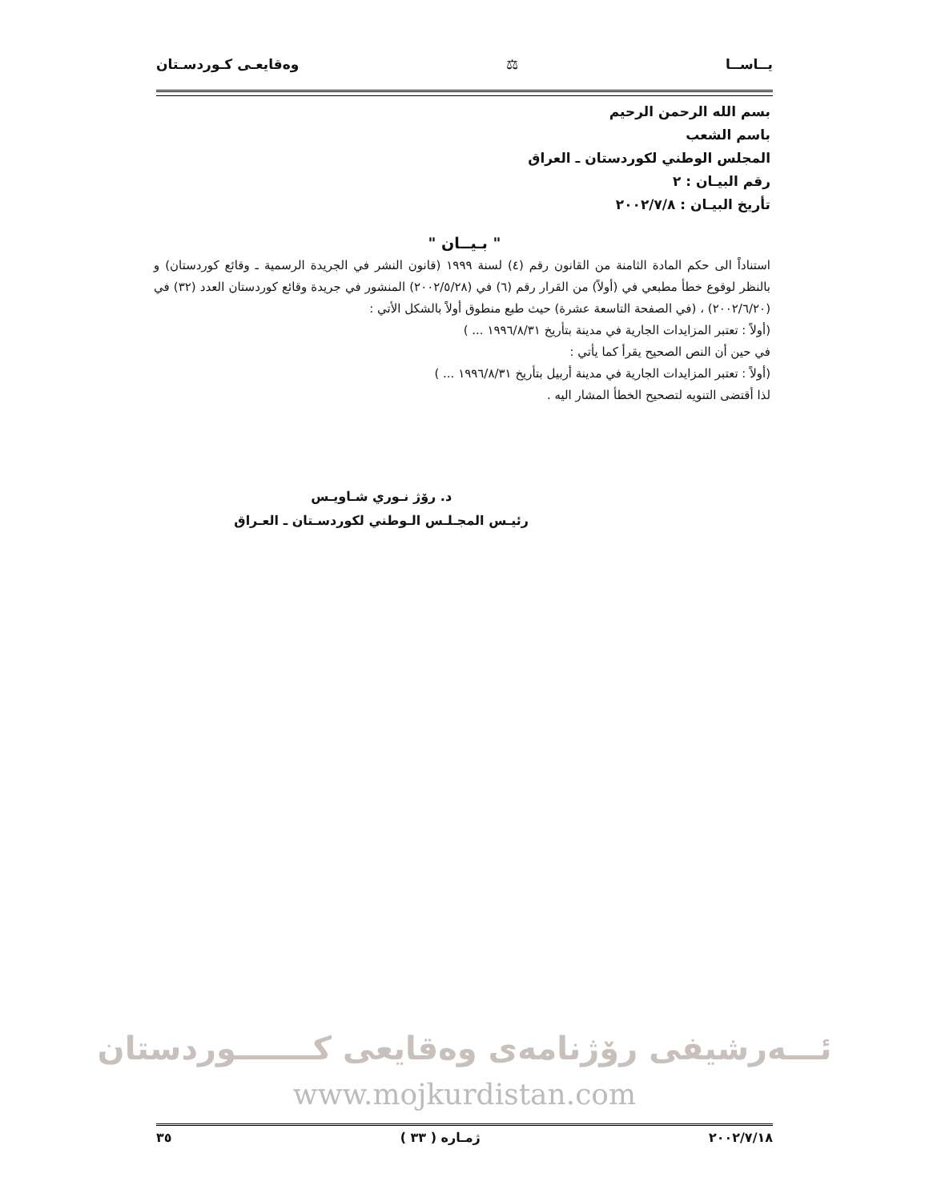يــاســا ⚖ وەقايعـى كـوردسـتان
بسم الله الرحمن الرحيم
باسم الشعب
المجلس الوطني لكوردستان ـ العراق
رقم البيـان : ٢
تأريخ البيـان : ٢٠٠٢/٧/٨
" بـيــان "
استناداً الى حكم المادة الثامنة من القانون رقم (٤) لسنة ١٩٩٩ (قانون النشر في الجريدة الرسمية ـ وقائع كوردستان) و بالنظر لوقوع خطأ مطبعي في (أولاً) من القرار رقم (٦) في (٢٠٠٢/٥/٢٨) المنشور في جريدة وقائع كوردستان العدد (٣٢) في (٢٠٠٢/٦/٢٠) ، (في الصفحة التاسعة عشرة) حيث طبع منطوق أولاً بالشكل الأتي :
(أولاً : تعتبر المزايدات الجارية في مدينة بتأريخ ١٩٩٦/٨/٣١ ... )
في حين أن النص الصحيح يقرأ كما يأتي :
(أولاً : تعتبر المزايدات الجارية في مدينة أربيل بتأريخ ١٩٩٦/٨/٣١ ... )
لذا أقتضى التنويه لتصحيح الخطأ المشار اليه .
د. رۆژ نـوري شـاويـس
رئيـس المجـلـس الـوطني لكوردسـتان ـ العـراق
ئـــەرشيفی رۆژنامەی وەقايعی كـــــــوردستان
www.mojkurdistan.com
٢٠٠٢/٧/١٨ ژمـاره ( ٣٣ ) ٣٥